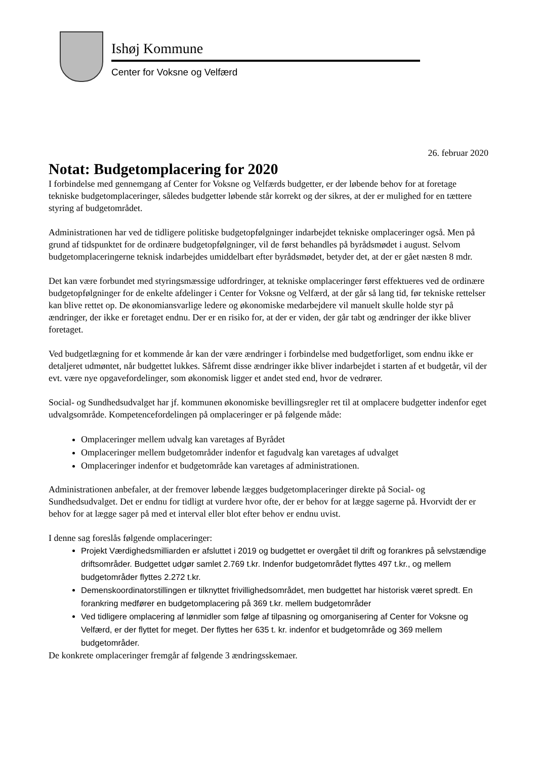Ishøj Kommune
Center for Voksne og Velfærd
26. februar 2020
Notat: Budgetomplacering for 2020
I forbindelse med gennemgang af Center for Voksne og Velfærds budgetter, er der løbende behov for at foretage tekniske budgetomplaceringer, således budgetter løbende står korrekt og der sikres, at der er mulighed for en tættere styring af budgetområdet.
Administrationen har ved de tidligere politiske budgetopfølgninger indarbejdet tekniske omplaceringer også. Men på grund af tidspunktet for de ordinære budgetopfølgninger, vil de først behandles på byrådsmødet i august. Selvom budgetomplaceringerne teknisk indarbejdes umiddelbart efter byrådsmødet, betyder det, at der er gået næsten 8 mdr.
Det kan være forbundet med styringsmæssige udfordringer, at tekniske omplaceringer først effektueres ved de ordinære budgetopfølgninger for de enkelte afdelinger i Center for Voksne og Velfærd, at der går så lang tid, før tekniske rettelser kan blive rettet op. De økonomiansvarlige ledere og økonomiske medarbejdere vil manuelt skulle holde styr på ændringer, der ikke er foretaget endnu. Der er en risiko for, at der er viden, der går tabt og ændringer der ikke bliver foretaget.
Ved budgetlægning for et kommende år kan der være ændringer i forbindelse med budgetforliget, som endnu ikke er detaljeret udmøntet, når budgettet lukkes. Såfremt disse ændringer ikke bliver indarbejdet i starten af et budgetår, vil der evt. være nye opgavefordelinger, som økonomisk ligger et andet sted end, hvor de vedrører.
Social- og Sundhedsudvalget har jf. kommunen økonomiske bevillingsregler ret til at omplacere budgetter indenfor eget udvalgsområde. Kompetencefordelingen på omplaceringer er på følgende måde:
Omplaceringer mellem udvalg kan varetages af Byrådet
Omplaceringer mellem budgetområder indenfor et fagudvalg kan varetages af udvalget
Omplaceringer indenfor et budgetområde kan varetages af administrationen.
Administrationen anbefaler, at der fremover løbende lægges budgetomplaceringer direkte på Social- og Sundhedsudvalget. Det er endnu for tidligt at vurdere hvor ofte, der er behov for at lægge sagerne på. Hvorvidt der er behov for at lægge sager på med et interval eller blot efter behov er endnu uvist.
I denne sag foreslås følgende omplaceringer:
Projekt Værdighedsmilliarden er afsluttet i 2019 og budgettet er overgået til drift og forankres på selvstændige driftsområder. Budgettet udgør samlet 2.769 t.kr. Indenfor budgetområdet flyttes 497 t.kr., og mellem budgetområder flyttes 2.272 t.kr.
Demenskoordinatorstillingen er tilknyttet frivillighedsområdet, men budgettet har historisk været spredt. En forankring medfører en budgetomplacering på 369 t.kr. mellem budgetområder
Ved tidligere omplacering af lønmidler som følge af tilpasning og omorganisering af Center for Voksne og Velfærd, er der flyttet for meget. Der flyttes her 635 t. kr. indenfor et budgetområde og 369 mellem budgetområder.
De konkrete omplaceringer fremgår af følgende 3 ændringsskemaer.